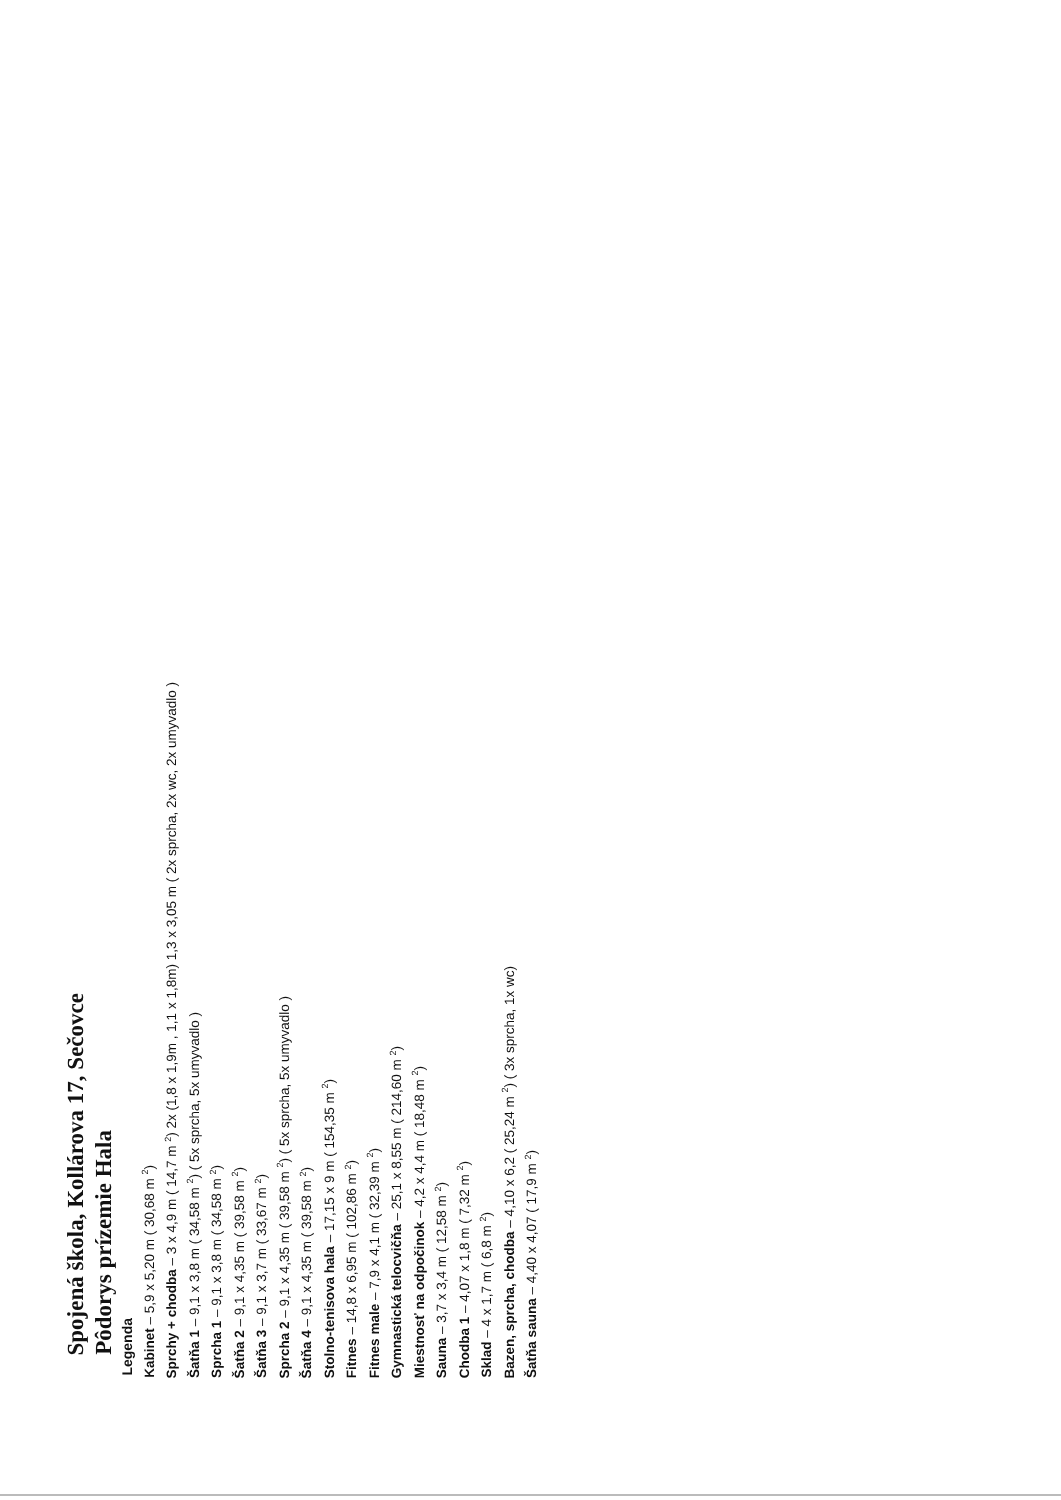Spojená škola, Kollárova 17, Sečovce
Pôdorys prízemie Hala
Legenda
Kabinet – 5,9 x 5,20 m ( 30,68 m <sup>2</sup>)
Sprchy + chodba – 3 x 4,9 m ( 14,7 m <sup>2</sup>) 2x (1,8 x 1,9m , 1,1 x 1,8m) 1,3 x 3,05 m ( 2x sprcha, 2x wc, 2x umyvadlo )
Šatňa 1 – 9,1 x 3,8 m ( 34,58 m <sup>2</sup>) ( 5x sprcha, 5x umyvadlo )
Sprcha 1 – 9,1 x 3,8 m ( 34,58 m <sup>2</sup>)
Šatňa 2 – 9,1 x 4,35 m ( 39,58 m <sup>2</sup>)
Šatňa 3 – 9,1 x 3,7 m ( 33,67 m <sup>2</sup>)
Sprcha 2 – 9,1 x 4,35 m ( 39,58 m <sup>2</sup>) ( 5x sprcha, 5x umyvadlo )
Šatňa 4 – 9,1 x 4,35 m ( 39,58 m <sup>2</sup>)
Stolno-tenisova hala – 17,15 x 9 m ( 154,35 m <sup>2</sup>)
Fitnes – 14,8 x 6,95 m ( 102,86 m <sup>2</sup>)
Fitnes male – 7,9 x 4,1 m ( 32,39 m <sup>2</sup>)
Gymnastická telocvičňa – 25,1 x 8,55 m ( 214,60 m <sup>2</sup>)
Miestnosť na odpočinok – 4,2 x 4,4 m ( 18,48 m <sup>2</sup>)
Sauna – 3,7 x 3,4 m ( 12,58 m <sup>2</sup>)
Chodba 1 – 4,07 x 1,8 m ( 7,32 m <sup>2</sup>)
Sklad – 4 x 1,7 m ( 6,8 m <sup>2</sup>)
Bazen, sprcha, chodba – 4,10 x 6,2 ( 25,24 m <sup>2</sup>) ( 3x sprcha, 1x wc)
Šatňa sauna – 4,40 x 4,07 ( 17,9 m <sup>2</sup>)